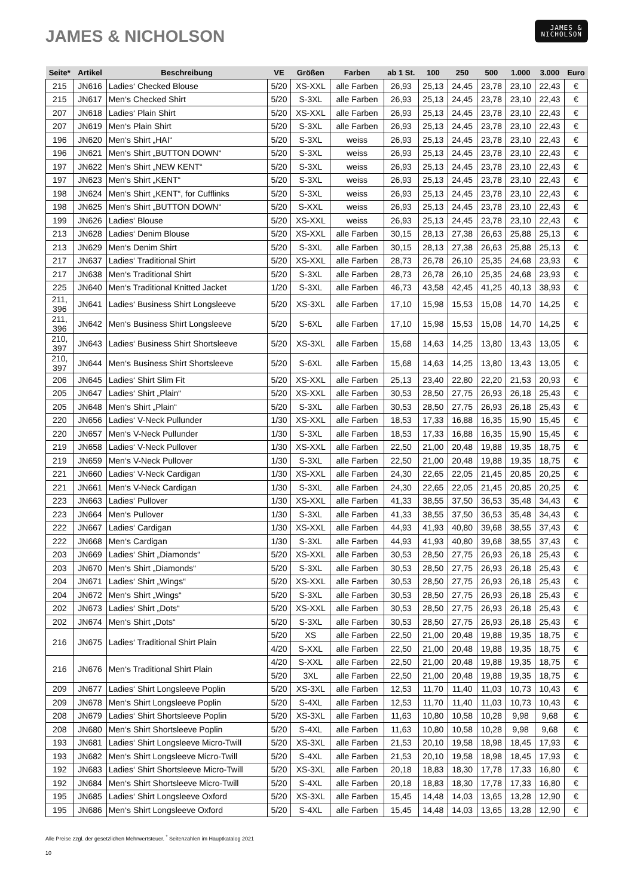JAMES & NICHOLSON
JAMES &
NICHOLSON
| Seite* | Artikel | Beschreibung | VE | Größen | Farben | ab 1 St. | 100 | 250 | 500 | 1.000 | 3.000 | Euro |
| --- | --- | --- | --- | --- | --- | --- | --- | --- | --- | --- | --- | --- |
| 215 | JN616 | Ladies‘ Checked Blouse | 5/20 | XS-XXL | alle Farben | 26,93 | 25,13 | 24,45 | 23,78 | 23,10 | 22,43 | € |
| 215 | JN617 | Men‘s Checked Shirt | 5/20 | S-3XL | alle Farben | 26,93 | 25,13 | 24,45 | 23,78 | 23,10 | 22,43 | € |
| 207 | JN618 | Ladies‘ Plain Shirt | 5/20 | XS-XXL | alle Farben | 26,93 | 25,13 | 24,45 | 23,78 | 23,10 | 22,43 | € |
| 207 | JN619 | Men‘s Plain Shirt | 5/20 | S-3XL | alle Farben | 26,93 | 25,13 | 24,45 | 23,78 | 23,10 | 22,43 | € |
| 196 | JN620 | Men‘s Shirt „HAI“ | 5/20 | S-3XL | weiss | 26,93 | 25,13 | 24,45 | 23,78 | 23,10 | 22,43 | € |
| 196 | JN621 | Men‘s Shirt „BUTTON DOWN“ | 5/20 | S-3XL | weiss | 26,93 | 25,13 | 24,45 | 23,78 | 23,10 | 22,43 | € |
| 197 | JN622 | Men‘s Shirt „NEW KENT“ | 5/20 | S-3XL | weiss | 26,93 | 25,13 | 24,45 | 23,78 | 23,10 | 22,43 | € |
| 197 | JN623 | Men‘s Shirt „KENT“ | 5/20 | S-3XL | weiss | 26,93 | 25,13 | 24,45 | 23,78 | 23,10 | 22,43 | € |
| 198 | JN624 | Men‘s Shirt „KENT“, for Cufflinks | 5/20 | S-3XL | weiss | 26,93 | 25,13 | 24,45 | 23,78 | 23,10 | 22,43 | € |
| 198 | JN625 | Men‘s Shirt „BUTTON DOWN“ | 5/20 | S-XXL | weiss | 26,93 | 25,13 | 24,45 | 23,78 | 23,10 | 22,43 | € |
| 199 | JN626 | Ladies‘ Blouse | 5/20 | XS-XXL | weiss | 26,93 | 25,13 | 24,45 | 23,78 | 23,10 | 22,43 | € |
| 213 | JN628 | Ladies‘ Denim Blouse | 5/20 | XS-XXL | alle Farben | 30,15 | 28,13 | 27,38 | 26,63 | 25,88 | 25,13 | € |
| 213 | JN629 | Men‘s Denim Shirt | 5/20 | S-3XL | alle Farben | 30,15 | 28,13 | 27,38 | 26,63 | 25,88 | 25,13 | € |
| 217 | JN637 | Ladies‘ Traditional Shirt | 5/20 | XS-XXL | alle Farben | 28,73 | 26,78 | 26,10 | 25,35 | 24,68 | 23,93 | € |
| 217 | JN638 | Men‘s Traditional Shirt | 5/20 | S-3XL | alle Farben | 28,73 | 26,78 | 26,10 | 25,35 | 24,68 | 23,93 | € |
| 225 | JN640 | Men‘s Traditional Knitted Jacket | 1/20 | S-3XL | alle Farben | 46,73 | 43,58 | 42,45 | 41,25 | 40,13 | 38,93 | € |
| 211, 396 | JN641 | Ladies‘ Business Shirt Longsleeve | 5/20 | XS-3XL | alle Farben | 17,10 | 15,98 | 15,53 | 15,08 | 14,70 | 14,25 | € |
| 211, 396 | JN642 | Men‘s Business Shirt Longsleeve | 5/20 | S-6XL | alle Farben | 17,10 | 15,98 | 15,53 | 15,08 | 14,70 | 14,25 | € |
| 210, 397 | JN643 | Ladies‘ Business Shirt Shortsleeve | 5/20 | XS-3XL | alle Farben | 15,68 | 14,63 | 14,25 | 13,80 | 13,43 | 13,05 | € |
| 210, 397 | JN644 | Men‘s Business Shirt Shortsleeve | 5/20 | S-6XL | alle Farben | 15,68 | 14,63 | 14,25 | 13,80 | 13,43 | 13,05 | € |
| 206 | JN645 | Ladies‘ Shirt Slim Fit | 5/20 | XS-XXL | alle Farben | 25,13 | 23,40 | 22,80 | 22,20 | 21,53 | 20,93 | € |
| 205 | JN647 | Ladies‘ Shirt „Plain“ | 5/20 | XS-XXL | alle Farben | 30,53 | 28,50 | 27,75 | 26,93 | 26,18 | 25,43 | € |
| 205 | JN648 | Men‘s Shirt „Plain“ | 5/20 | S-3XL | alle Farben | 30,53 | 28,50 | 27,75 | 26,93 | 26,18 | 25,43 | € |
| 220 | JN656 | Ladies‘ V-Neck Pullunder | 1/30 | XS-XXL | alle Farben | 18,53 | 17,33 | 16,88 | 16,35 | 15,90 | 15,45 | € |
| 220 | JN657 | Men‘s V-Neck Pullunder | 1/30 | S-3XL | alle Farben | 18,53 | 17,33 | 16,88 | 16,35 | 15,90 | 15,45 | € |
| 219 | JN658 | Ladies‘ V-Neck Pullover | 1/30 | XS-XXL | alle Farben | 22,50 | 21,00 | 20,48 | 19,88 | 19,35 | 18,75 | € |
| 219 | JN659 | Men‘s V-Neck Pullover | 1/30 | S-3XL | alle Farben | 22,50 | 21,00 | 20,48 | 19,88 | 19,35 | 18,75 | € |
| 221 | JN660 | Ladies‘ V-Neck Cardigan | 1/30 | XS-XXL | alle Farben | 24,30 | 22,65 | 22,05 | 21,45 | 20,85 | 20,25 | € |
| 221 | JN661 | Men‘s V-Neck Cardigan | 1/30 | S-3XL | alle Farben | 24,30 | 22,65 | 22,05 | 21,45 | 20,85 | 20,25 | € |
| 223 | JN663 | Ladies‘ Pullover | 1/30 | XS-XXL | alle Farben | 41,33 | 38,55 | 37,50 | 36,53 | 35,48 | 34,43 | € |
| 223 | JN664 | Men‘s Pullover | 1/30 | S-3XL | alle Farben | 41,33 | 38,55 | 37,50 | 36,53 | 35,48 | 34,43 | € |
| 222 | JN667 | Ladies‘ Cardigan | 1/30 | XS-XXL | alle Farben | 44,93 | 41,93 | 40,80 | 39,68 | 38,55 | 37,43 | € |
| 222 | JN668 | Men‘s Cardigan | 1/30 | S-3XL | alle Farben | 44,93 | 41,93 | 40,80 | 39,68 | 38,55 | 37,43 | € |
| 203 | JN669 | Ladies‘ Shirt „Diamonds“ | 5/20 | XS-XXL | alle Farben | 30,53 | 28,50 | 27,75 | 26,93 | 26,18 | 25,43 | € |
| 203 | JN670 | Men‘s Shirt „Diamonds“ | 5/20 | S-3XL | alle Farben | 30,53 | 28,50 | 27,75 | 26,93 | 26,18 | 25,43 | € |
| 204 | JN671 | Ladies‘ Shirt „Wings“ | 5/20 | XS-XXL | alle Farben | 30,53 | 28,50 | 27,75 | 26,93 | 26,18 | 25,43 | € |
| 204 | JN672 | Men‘s Shirt „Wings“ | 5/20 | S-3XL | alle Farben | 30,53 | 28,50 | 27,75 | 26,93 | 26,18 | 25,43 | € |
| 202 | JN673 | Ladies‘ Shirt „Dots“ | 5/20 | XS-XXL | alle Farben | 30,53 | 28,50 | 27,75 | 26,93 | 26,18 | 25,43 | € |
| 202 | JN674 | Men‘s Shirt „Dots“ | 5/20 | S-3XL | alle Farben | 30,53 | 28,50 | 27,75 | 26,93 | 26,18 | 25,43 | € |
| 216 | JN675 | Ladies‘ Traditional Shirt Plain | 5/20 | XS | alle Farben | 22,50 | 21,00 | 20,48 | 19,88 | 19,35 | 18,75 | € |
| | | | 4/20 | S-XXL | alle Farben | 22,50 | 21,00 | 20,48 | 19,88 | 19,35 | 18,75 | € |
| 216 | JN676 | Men‘s Traditional Shirt Plain | 4/20 | S-XXL | alle Farben | 22,50 | 21,00 | 20,48 | 19,88 | 19,35 | 18,75 | € |
| | | | 5/20 | 3XL | alle Farben | 22,50 | 21,00 | 20,48 | 19,88 | 19,35 | 18,75 | € |
| 209 | JN677 | Ladies‘ Shirt Longsleeve Poplin | 5/20 | XS-3XL | alle Farben | 12,53 | 11,70 | 11,40 | 11,03 | 10,73 | 10,43 | € |
| 209 | JN678 | Men‘s Shirt Longsleeve Poplin | 5/20 | S-4XL | alle Farben | 12,53 | 11,70 | 11,40 | 11,03 | 10,73 | 10,43 | € |
| 208 | JN679 | Ladies‘ Shirt Shortsleeve Poplin | 5/20 | XS-3XL | alle Farben | 11,63 | 10,80 | 10,58 | 10,28 | 9,98 | 9,68 | € |
| 208 | JN680 | Men‘s Shirt Shortsleeve Poplin | 5/20 | S-4XL | alle Farben | 11,63 | 10,80 | 10,58 | 10,28 | 9,98 | 9,68 | € |
| 193 | JN681 | Ladies‘ Shirt Longsleeve Micro-Twill | 5/20 | XS-3XL | alle Farben | 21,53 | 20,10 | 19,58 | 18,98 | 18,45 | 17,93 | € |
| 193 | JN682 | Men‘s Shirt Longsleeve Micro-Twill | 5/20 | S-4XL | alle Farben | 21,53 | 20,10 | 19,58 | 18,98 | 18,45 | 17,93 | € |
| 192 | JN683 | Ladies‘ Shirt Shortsleeve Micro-Twill | 5/20 | XS-3XL | alle Farben | 20,18 | 18,83 | 18,30 | 17,78 | 17,33 | 16,80 | € |
| 192 | JN684 | Men‘s Shirt Shortsleeve Micro-Twill | 5/20 | S-4XL | alle Farben | 20,18 | 18,83 | 18,30 | 17,78 | 17,33 | 16,80 | € |
| 195 | JN685 | Ladies‘ Shirt Longsleeve Oxford | 5/20 | XS-3XL | alle Farben | 15,45 | 14,48 | 14,03 | 13,65 | 13,28 | 12,90 | € |
| 195 | JN686 | Men‘s Shirt Longsleeve Oxford | 5/20 | S-4XL | alle Farben | 15,45 | 14,48 | 14,03 | 13,65 | 13,28 | 12,90 | € |
Alle Preise zzgl. der gesetzlichen Mehrwertsteuer. <sup>*</sup> Seitenzahlen im Hauptkatalog 2021
10